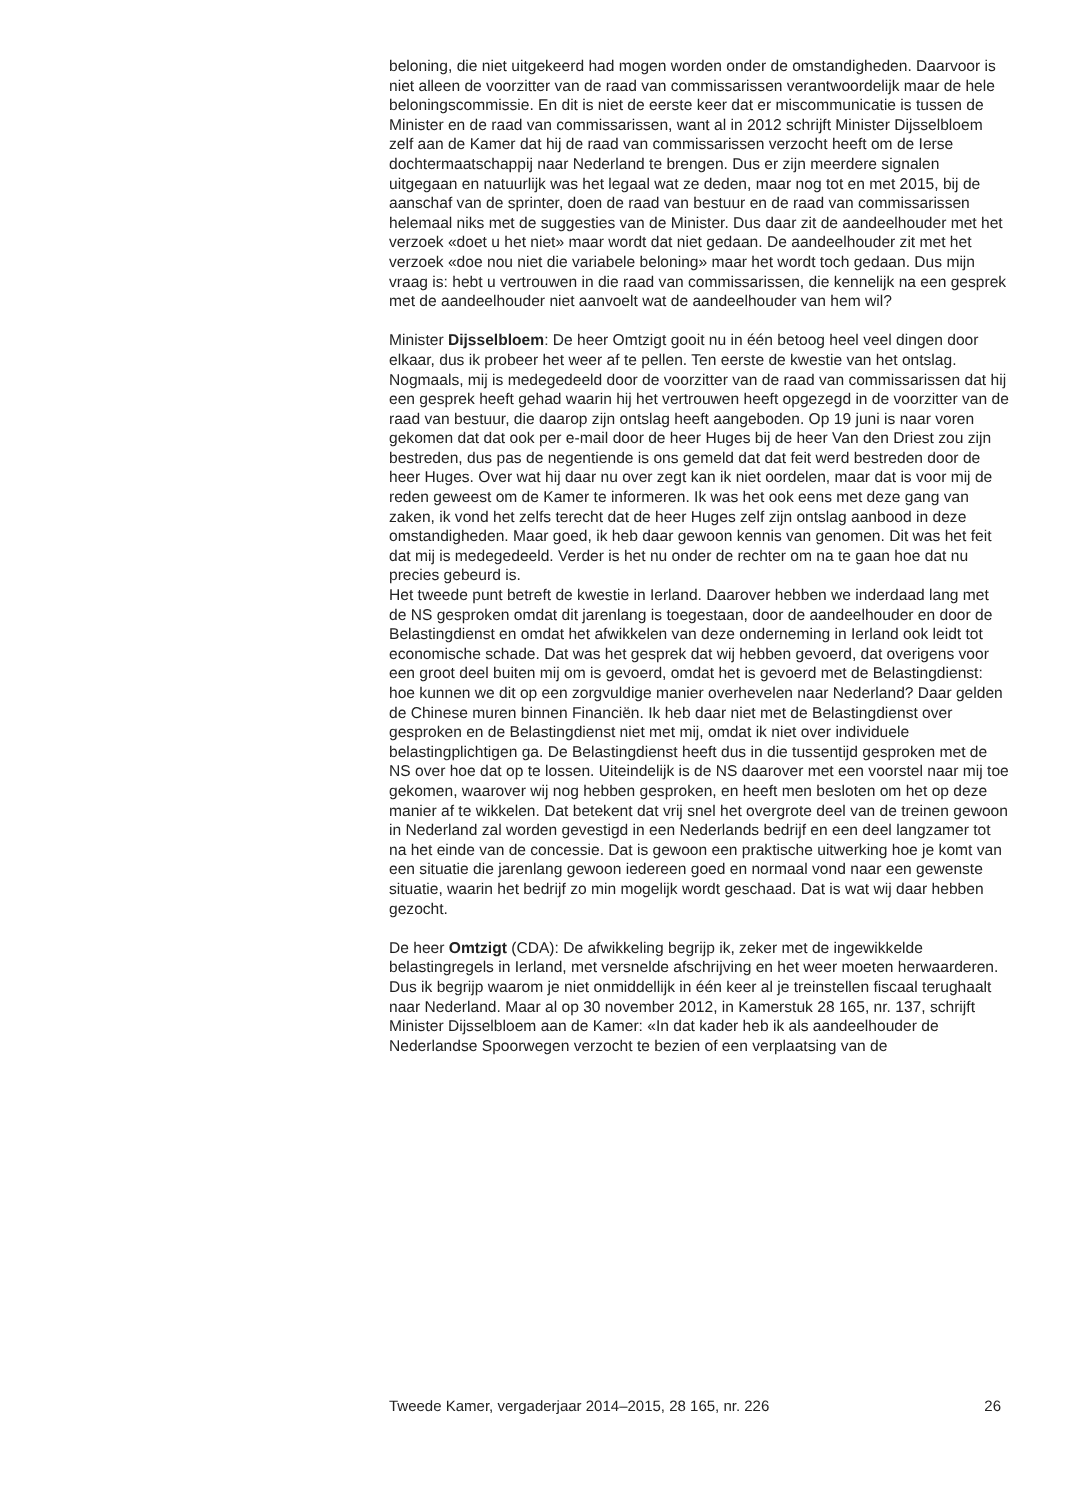beloning, die niet uitgekeerd had mogen worden onder de omstandigheden. Daarvoor is niet alleen de voorzitter van de raad van commissarissen verantwoordelijk maar de hele beloningscommissie. En dit is niet de eerste keer dat er miscommunicatie is tussen de Minister en de raad van commissarissen, want al in 2012 schrijft Minister Dijsselbloem zelf aan de Kamer dat hij de raad van commissarissen verzocht heeft om de Ierse dochtermaatschappij naar Nederland te brengen. Dus er zijn meerdere signalen uitgegaan en natuurlijk was het legaal wat ze deden, maar nog tot en met 2015, bij de aanschaf van de sprinter, doen de raad van bestuur en de raad van commissarissen helemaal niks met de suggesties van de Minister. Dus daar zit de aandeelhouder met het verzoek «doet u het niet» maar wordt dat niet gedaan. De aandeelhouder zit met het verzoek «doe nou niet die variabele beloning» maar het wordt toch gedaan. Dus mijn vraag is: hebt u vertrouwen in die raad van commissarissen, die kennelijk na een gesprek met de aandeelhouder niet aanvoelt wat de aandeelhouder van hem wil?
Minister Dijsselbloem: De heer Omtzigt gooit nu in één betoog heel veel dingen door elkaar, dus ik probeer het weer af te pellen. Ten eerste de kwestie van het ontslag. Nogmaals, mij is medegedeeld door de voorzitter van de raad van commissarissen dat hij een gesprek heeft gehad waarin hij het vertrouwen heeft opgezegd in de voorzitter van de raad van bestuur, die daarop zijn ontslag heeft aangeboden. Op 19 juni is naar voren gekomen dat dat ook per e-mail door de heer Huges bij de heer Van den Driest zou zijn bestreden, dus pas de negentiende is ons gemeld dat dat feit werd bestreden door de heer Huges. Over wat hij daar nu over zegt kan ik niet oordelen, maar dat is voor mij de reden geweest om de Kamer te informeren. Ik was het ook eens met deze gang van zaken, ik vond het zelfs terecht dat de heer Huges zelf zijn ontslag aanbood in deze omstandigheden. Maar goed, ik heb daar gewoon kennis van genomen. Dit was het feit dat mij is medegedeeld. Verder is het nu onder de rechter om na te gaan hoe dat nu precies gebeurd is.
Het tweede punt betreft de kwestie in Ierland. Daarover hebben we inderdaad lang met de NS gesproken omdat dit jarenlang is toegestaan, door de aandeelhouder en door de Belastingdienst en omdat het afwikkelen van deze onderneming in Ierland ook leidt tot economische schade. Dat was het gesprek dat wij hebben gevoerd, dat overigens voor een groot deel buiten mij om is gevoerd, omdat het is gevoerd met de Belastingdienst: hoe kunnen we dit op een zorgvuldige manier overhevelen naar Nederland? Daar gelden de Chinese muren binnen Financiën. Ik heb daar niet met de Belastingdienst over gesproken en de Belastingdienst niet met mij, omdat ik niet over individuele belastingplichtigen ga. De Belastingdienst heeft dus in die tussentijd gesproken met de NS over hoe dat op te lossen. Uiteindelijk is de NS daarover met een voorstel naar mij toe gekomen, waarover wij nog hebben gesproken, en heeft men besloten om het op deze manier af te wikkelen. Dat betekent dat vrij snel het overgrote deel van de treinen gewoon in Nederland zal worden gevestigd in een Nederlands bedrijf en een deel langzamer tot na het einde van de concessie. Dat is gewoon een praktische uitwerking hoe je komt van een situatie die jarenlang gewoon iedereen goed en normaal vond naar een gewenste situatie, waarin het bedrijf zo min mogelijk wordt geschaad. Dat is wat wij daar hebben gezocht.
De heer Omtzigt (CDA): De afwikkeling begrijp ik, zeker met de ingewikkelde belastingregels in Ierland, met versnelde afschrijving en het weer moeten herwaarderen. Dus ik begrijp waarom je niet onmiddellijk in één keer al je treinstellen fiscaal terughaalt naar Nederland. Maar al op 30 november 2012, in Kamerstuk 28 165, nr. 137, schrijft Minister Dijsselbloem aan de Kamer: «In dat kader heb ik als aandeelhouder de Nederlandse Spoorwegen verzocht te bezien of een verplaatsing van de
Tweede Kamer, vergaderjaar 2014–2015, 28 165, nr. 226 26